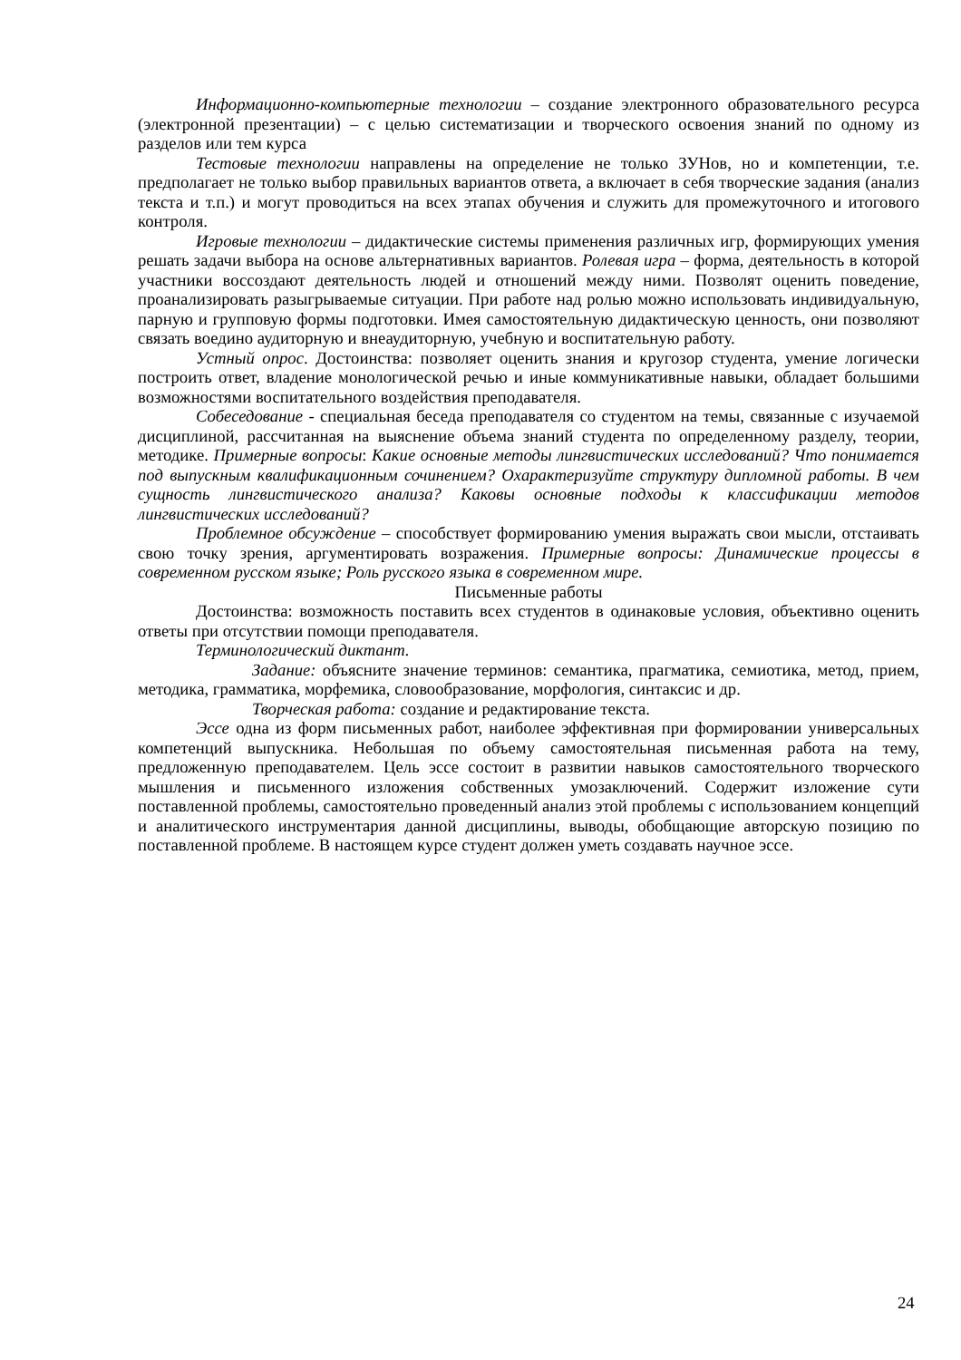Информационно-компьютерные технологии – создание электронного образовательного ресурса (электронной презентации) – с целью систематизации и творческого освоения знаний по одному из разделов или тем курса
Тестовые технологии направлены на определение не только ЗУНов, но и компетенции, т.е. предполагает не только выбор правильных вариантов ответа, а включает в себя творческие задания (анализ текста и т.п.) и могут проводиться на всех этапах обучения и служить для промежуточного и итогового контроля.
Игровые технологии – дидактические системы применения различных игр, формирующих умения решать задачи выбора на основе альтернативных вариантов. Ролевая игра – форма, деятельность в которой участники воссоздают деятельность людей и отношений между ними. Позволят оценить поведение, проанализировать разыгрываемые ситуации. При работе над ролью можно использовать индивидуальную, парную и групповую формы подготовки. Имея самостоятельную дидактическую ценность, они позволяют связать воедино аудиторную и внеаудиторную, учебную и воспитательную работу.
Устный опрос. Достоинства: позволяет оценить знания и кругозор студента, умение логически построить ответ, владение монологической речью и иные коммуникативные навыки, обладает большими возможностями воспитательного воздействия преподавателя.
Собеседование - специальная беседа преподавателя со студентом на темы, связанные с изучаемой дисциплиной, рассчитанная на выяснение объема знаний студента по определенному разделу, теории, методике. Примерные вопросы: Какие основные методы лингвистических исследований? Что понимается под выпускным квалификационным сочинением? Охарактеризуйте структуру дипломной работы. В чем сущность лингвистического анализа? Каковы основные подходы к классификации методов лингвистических исследований?
Проблемное обсуждение – способствует формированию умения выражать свои мысли, отстаивать свою точку зрения, аргументировать возражения. Примерные вопросы: Динамические процессы в современном русском языке; Роль русского языка в современном мире.
Письменные работы
Достоинства: возможность поставить всех студентов в одинаковые условия, объективно оценить ответы при отсутствии помощи преподавателя.
Терминологический диктант.
Задание: объясните значение терминов: семантика, прагматика, семиотика, метод, прием, методика, грамматика, морфемика, словообразование, морфология, синтаксис и др.
Творческая работа: создание и редактирование текста.
Эссе одна из форм письменных работ, наиболее эффективная при формировании универсальных компетенций выпускника. Небольшая по объему самостоятельная письменная работа на тему, предложенную преподавателем. Цель эссе состоит в развитии навыков самостоятельного творческого мышления и письменного изложения собственных умозаключений. Содержит изложение сути поставленной проблемы, самостоятельно проведенный анализ этой проблемы с использованием концепций и аналитического инструментария данной дисциплины, выводы, обобщающие авторскую позицию по поставленной проблеме. В настоящем курсе студент должен уметь создавать научное эссе.
24